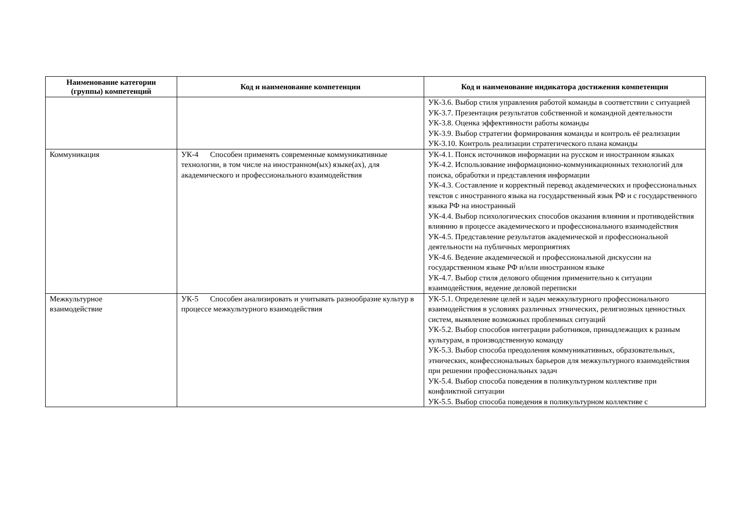| Наименование категории (группы) компетенций | Код и наименование компетенции | Код и наименование индикатора достижения компетенции |
| --- | --- | --- |
| | | УК-3.6. Выбор стиля управления работой команды в соответствии с ситуацией УК-3.7. Презентация результатов собственной и командной деятельности УК-3.8. Оценка эффективности работы команды УК-3.9. Выбор стратегии формирования команды и контроль её реализации УК-3.10. Контроль реализации стратегического плана команды |
| Коммуникация | УК-4 Способен применять современные коммуникативные технологии, в том числе на иностранном(ых) языке(ах), для академического и профессионального взаимодействия | УК-4.1. Поиск источников информации на русском и иностранном языках УК-4.2. Использование информационно-коммуникационных технологий для поиска, обработки и представления информации УК-4.3. Составление и корректный перевод академических и профессиональных текстов с иностранного языка на государственный язык РФ и с государственного языка РФ на иностранный УК-4.4. Выбор психологических способов оказания влияния и противодействия влиянию в процессе академического и профессионального взаимодействия УК-4.5. Представление результатов академической и профессиональной деятельности на публичных мероприятиях УК-4.6. Ведение академической и профессиональной дискуссии на государственном языке РФ и/или иностранном языке УК-4.7. Выбор стиля делового общения применительно к ситуации взаимодействия, ведение деловой переписки |
| Межкультурное взаимодействие | УК-5 Способен анализировать и учитывать разнообразие культур в процессе межкультурного взаимодействия | УК-5.1. Определение целей и задач межкультурного профессионального взаимодействия в условиях различных этнических, религиозных ценностных систем, выявление возможных проблемных ситуаций УК-5.2. Выбор способов интеграции работников, принадлежащих к разным культурам, в производственную команду УК-5.3. Выбор способа преодоления коммуникативных, образовательных, этнических, конфессиональных барьеров для межкультурного взаимодействия при решении профессиональных задач УК-5.4. Выбор способа поведения в поликультурном коллективе при конфликтной ситуации УК-5.5. Выбор способа поведения в поликультурном коллективе с |